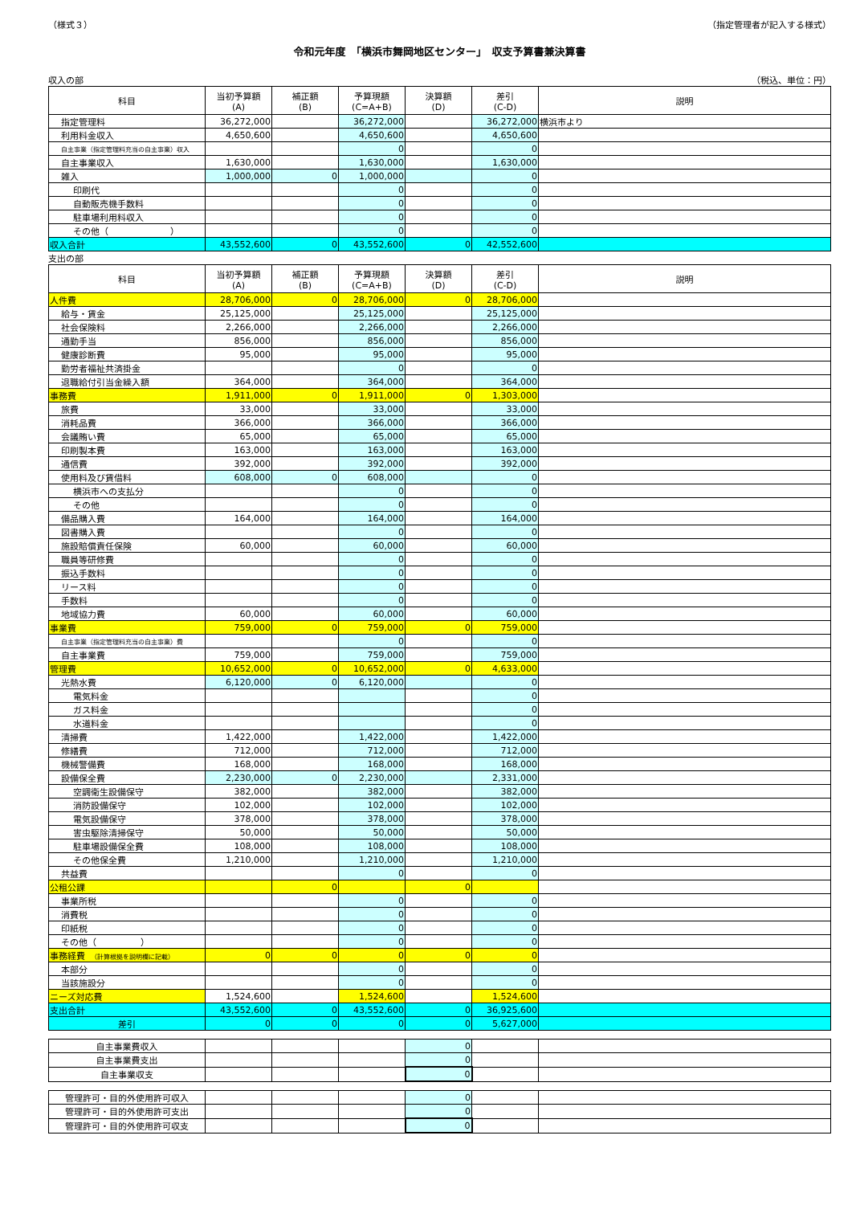（様式３） （指定管理者が記入する様式）
令和元年度　「横浜市舞岡地区センター」　収支予算書兼決算書
収入の部 （税込、単位：円）
| 科目 | 当初予算額 (A) | 補正額 (B) | 予算現額 (C=A+B) | 決算額 (D) | 差引 (C-D) | 説明 |
| --- | --- | --- | --- | --- | --- | --- |
| 指定管理料 | 36,272,000 | | 36,272,000 | | 36,272,000 | 横浜市より |
| 利用料金収入 | 4,650,600 | | 4,650,600 | | 4,650,600 | |
| 自主事業（指定管理料充当の自主事業）収入 | | | 0 | | 0 | |
| 自主事業収入 | 1,630,000 | | 1,630,000 | | 1,630,000 | |
| 雑入 | 1,000,000 | 0 | 1,000,000 | | 0 | |
| 印刷代 | | | 0 | | 0 | |
| 自動販売機手数料 | | | 0 | | 0 | |
| 駐車場利用料収入 | | | 0 | | 0 | |
| その他（ ） | | | 0 | | 0 | |
| 収入合計 | 43,552,600 | 0 | 43,552,600 | 0 | 42,552,600 | |
支出の部
| 科目 | 当初予算額 (A) | 補正額 (B) | 予算現額 (C=A+B) | 決算額 (D) | 差引 (C-D) | 説明 |
| --- | --- | --- | --- | --- | --- | --- |
| 人件費 | 28,706,000 | 0 | 28,706,000 | 0 | 28,706,000 | |
| 給与・賃金 | 25,125,000 | | 25,125,000 | | 25,125,000 | |
| 社会保険料 | 2,266,000 | | 2,266,000 | | 2,266,000 | |
| 通勤手当 | 856,000 | | 856,000 | | 856,000 | |
| 健康診断費 | 95,000 | | 95,000 | | 95,000 | |
| 勤労者福祉共済掛金 | | | 0 | | 0 | |
| 退職給付引当金繰入額 | 364,000 | | 364,000 | | 364,000 | |
| 事務費 | 1,911,000 | 0 | 1,911,000 | 0 | 1,303,000 | |
| 旅費 | 33,000 | | 33,000 | | 33,000 | |
| 消耗品費 | 366,000 | | 366,000 | | 366,000 | |
| 会議賄い費 | 65,000 | | 65,000 | | 65,000 | |
| 印刷製本費 | 163,000 | | 163,000 | | 163,000 | |
| 通信費 | 392,000 | | 392,000 | | 392,000 | |
| 使用料及び賃借料 | 608,000 | 0 | 608,000 | | 0 | |
| 横浜市への支払分 | | | 0 | | 0 | |
| その他 | | | 0 | | 0 | |
| 備品購入費 | 164,000 | | 164,000 | | 164,000 | |
| 図書購入費 | | | 0 | | 0 | |
| 施設賠償責任保険 | 60,000 | | 60,000 | | 60,000 | |
| 職員等研修費 | | | 0 | | 0 | |
| 振込手数料 | | | 0 | | 0 | |
| リース料 | | | 0 | | 0 | |
| 手数料 | | | 0 | | 0 | |
| 地域協力費 | 60,000 | | 60,000 | | 60,000 | |
| 事業費 | 759,000 | 0 | 759,000 | 0 | 759,000 | |
| 自主事業（指定管理料充当の自主事業）費 | | | 0 | | 0 | |
| 自主事業費 | 759,000 | | 759,000 | | 759,000 | |
| 管理費 | 10,652,000 | 0 | 10,652,000 | 0 | 4,633,000 | |
| 光熱水費 | 6,120,000 | 0 | 6,120,000 | | 0 | |
| 電気料金 | | | | | 0 | |
| ガス料金 | | | | | 0 | |
| 水道料金 | | | | | 0 | |
| 清掃費 | 1,422,000 | | 1,422,000 | | 1,422,000 | |
| 修繕費 | 712,000 | | 712,000 | | 712,000 | |
| 機械警備費 | 168,000 | | 168,000 | | 168,000 | |
| 設備保全費 | 2,230,000 | 0 | 2,230,000 | | 2,331,000 | |
| 空調衛生設備保守 | 382,000 | | 382,000 | | 382,000 | |
| 消防設備保守 | 102,000 | | 102,000 | | 102,000 | |
| 電気設備保守 | 378,000 | | 378,000 | | 378,000 | |
| 害虫駆除清掃保守 | 50,000 | | 50,000 | | 50,000 | |
| 駐車場設備保全費 | 108,000 | | 108,000 | | 108,000 | |
| その他保全費 | 1,210,000 | | 1,210,000 | | 1,210,000 | |
| 共益費 | | | 0 | | 0 | |
| 公租公課 | | 0 | | 0 | | |
| 事業所税 | | | 0 | | 0 | |
| 消費税 | | | 0 | | 0 | |
| 印紙税 | | | 0 | | 0 | |
| その他（ ） | | | 0 | | 0 | |
| 事務経費 （計算根拠を説明欄に記載） | 0 | 0 | 0 | 0 | 0 | |
| 本部分 | | | 0 | | 0 | |
| 当該施設分 | | | 0 | | 0 | |
| ニーズ対応費 | 1,524,600 | | 1,524,600 | | 1,524,600 | |
| 支出合計 | 43,552,600 | 0 | 43,552,600 | 0 | 36,925,600 | |
| 差引 | 0 | 0 | 0 | 0 | 5,627,000 | |
| 自主事業費収入 | | | | 0 | | |
| 自主事業費支出 | | | | 0 | | |
| 自主事業収支 | | | | 0 | | |
| 管理許可・目的外使用許可収入 | | | | 0 | | |
| 管理許可・目的外使用許可支出 | | | | 0 | | |
| 管理許可・目的外使用許可収支 | | | | 0 | | |